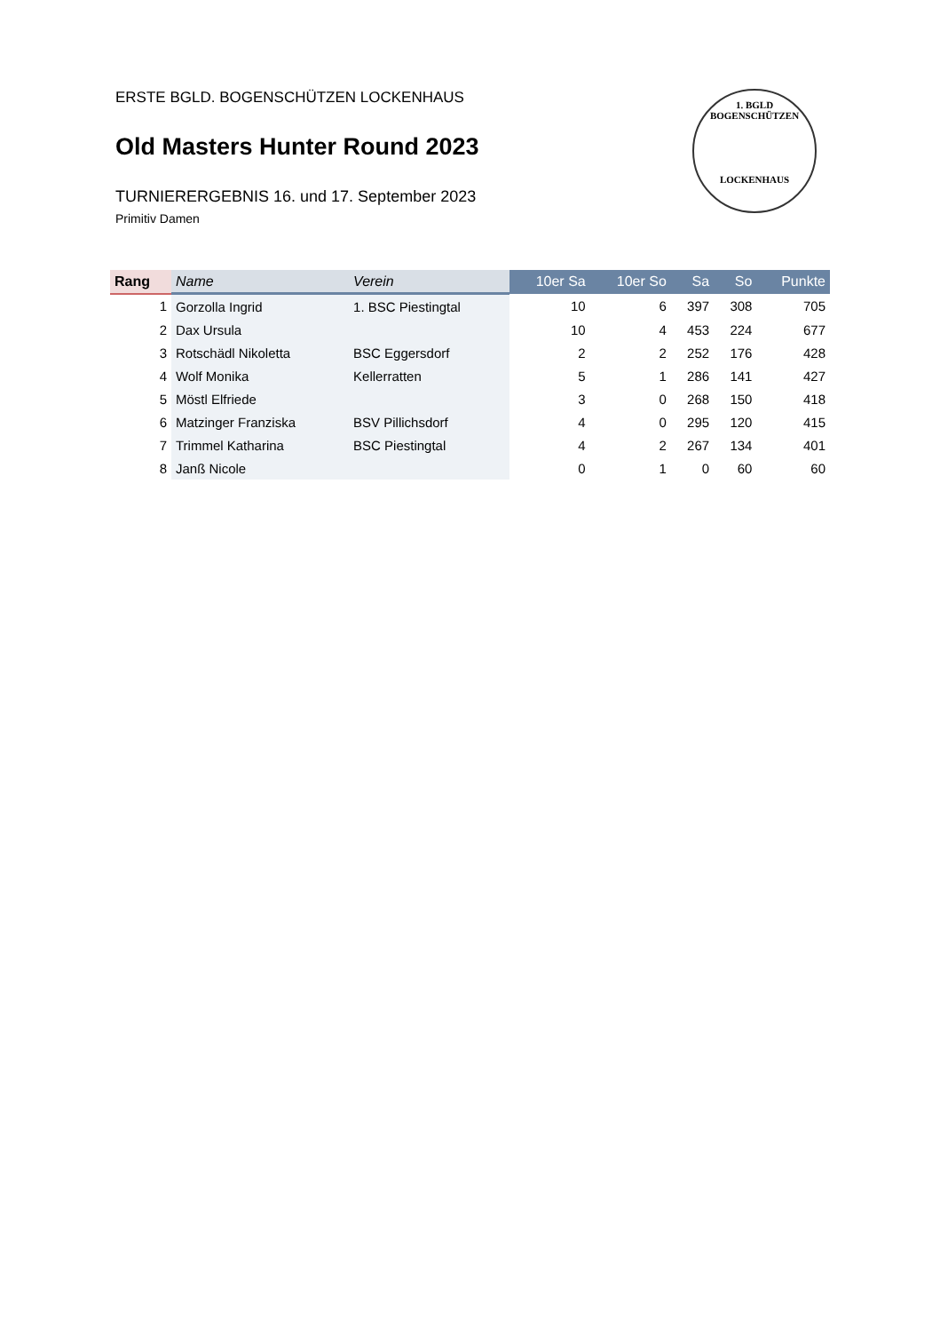ERSTE BGLD. BOGENSCHÜTZEN LOCKENHAUS
Old Masters Hunter Round 2023
TURNIERERGEBNIS 16. und 17. September 2023
Primitiv Damen
1. BGLD BOGENSCHÜTZEN
LOCKENHAUS
| Rang | Name | Verein | 10er Sa | 10er So | Sa | So | Punkte |
| --- | --- | --- | --- | --- | --- | --- | --- |
| 1 | Gorzolla Ingrid | 1. BSC Piestingtal | 10 | 6 | 397 | 308 | 705 |
| 2 | Dax Ursula | | 10 | 4 | 453 | 224 | 677 |
| 3 | Rotschädl Nikoletta | BSC Eggersdorf | 2 | 2 | 252 | 176 | 428 |
| 4 | Wolf Monika | Kellerratten | 5 | 1 | 286 | 141 | 427 |
| 5 | Möstl Elfriede | | 3 | 0 | 268 | 150 | 418 |
| 6 | Matzinger Franziska | BSV Pillichsdorf | 4 | 0 | 295 | 120 | 415 |
| 7 | Trimmel Katharina | BSC Piestingtal | 4 | 2 | 267 | 134 | 401 |
| 8 | Janß Nicole | | 0 | 1 | 0 | 60 | 60 |